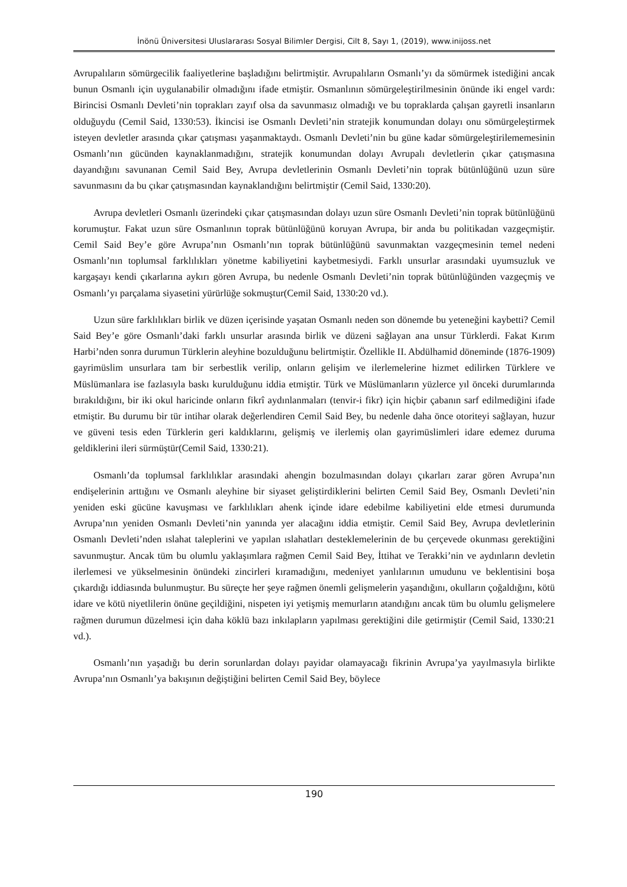İnönü Üniversitesi Uluslararası Sosyal Bilimler Dergisi, Cilt 8, Sayı 1, (2019), www.inijoss.net
Avrupalıların sömürgecilik faaliyetlerine başladığını belirtmiştir. Avrupalıların Osmanlı’yı da sömürmek istediğini ancak bunun Osmanlı için uygulanabilir olmadığını ifade etmiştir. Osmanlının sömürgeleştirilmesinin önünde iki engel vardı: Birincisi Osmanlı Devleti’nin toprakları zayıf olsa da savunmasız olmadığı ve bu topraklarda çalışan gayretli insanların olduğuydu (Cemil Said, 1330:53). İkincisi ise Osmanlı Devleti’nin stratejik konumundan dolayı onu sömürgeleştirmek isteyen devletler arasında çıkar çatışması yaşanmaktaydı. Osmanlı Devleti’nin bu güne kadar sömürgeleştirilememesinin Osmanlı’nın gücünden kaynaklanmadığını, stratejik konumundan dolayı Avrupalı devletlerin çıkar çatışmasına dayandığını savunanan Cemil Said Bey, Avrupa devletlerinin Osmanlı Devleti’nin toprak bütünlüğünü uzun süre savunmasını da bu çıkar çatışmasından kaynaklandığını belirtmiştir (Cemil Said, 1330:20).
Avrupa devletleri Osmanlı üzerindeki çıkar çatışmasından dolayı uzun süre Osmanlı Devleti’nin toprak bütünlüğünü korumuştur. Fakat uzun süre Osmanlının toprak bütünlüğünü koruyan Avrupa, bir anda bu politikadan vazgeçmiştir. Cemil Said Bey’e göre Avrupa’nın Osmanlı’nın toprak bütünlüğünü savunmaktan vazgeçmesinin temel nedeni Osmanlı’nın toplumsal farklılıkları yönetme kabiliyetini kaybetmesiydi. Farklı unsurlar arasındaki uyumsuzluk ve kargaşayı kendi çıkarlarına aykırı gören Avrupa, bu nedenle Osmanlı Devleti’nin toprak bütünlüğünden vazgeçmiş ve Osmanlı’yı parçalama siyasetini yürürlüğe sokmuştur(Cemil Said, 1330:20 vd.).
Uzun süre farklılıkları birlik ve düzen içerisinde yaşatan Osmanlı neden son dönemde bu yeteneğini kaybetti? Cemil Said Bey’e göre Osmanlı’daki farklı unsurlar arasında birlik ve düzeni sağlayan ana unsur Türklerdi. Fakat Kırım Harbi’nden sonra durumun Türklerin aleyhine bozulduğunu belirtmiştir. Özellikle II. Abdülhamid döneminde (1876-1909) gayrimüslim unsurlara tam bir serbestlik verilip, onların gelişim ve ilerlemelerine hizmet edilirken Türklere ve Müslümanlara ise fazlasıyla baskı kurulduğunu iddia etmiştir. Türk ve Müslümanların yüzlerce yıl önceki durumlarında bırakıldığını, bir iki okul haricinde onların fikrî aydınlanmaları (tenvir-i fikr) için hiçbir çabanın sarf edilmediğini ifade etmiştir. Bu durumu bir tür intihar olarak değerlendiren Cemil Said Bey, bu nedenle daha önce otoriteyi sağlayan, huzur ve güveni tesis eden Türklerin geri kaldıklarını, gelişmiş ve ilerlemiş olan gayrimüslimleri idare edemez duruma geldiklerini ileri sürmüştür(Cemil Said, 1330:21).
Osmanlı’da toplumsal farklılıklar arasındaki ahengin bozulmasından dolayı çıkarları zarar gören Avrupa’nın endişelerinin arttığını ve Osmanlı aleyhine bir siyaset geliştirdiklerini belirten Cemil Said Bey, Osmanlı Devleti’nin yeniden eski gücüne kavuşması ve farklılıkları ahenk içinde idare edebilme kabiliyetini elde etmesi durumunda Avrupa’nın yeniden Osmanlı Devleti’nin yanında yer alacağını iddia etmiştir. Cemil Said Bey, Avrupa devletlerinin Osmanlı Devleti’nden ıslahat taleplerini ve yapılan ıslahatları desteklemelerinin de bu çerçevede okunması gerektiğini savunmuştur. Ancak tüm bu olumlu yaklaşımlara rağmen Cemil Said Bey, İttihat ve Terakki’nin ve aydınların devletin ilerlemesi ve yükselmesinin önündeki zincirleri kıramadığını, medeniyet yanlılarının umudunu ve beklentisini boşa çıkardığı iddiasında bulunmuştur. Bu süreçte her şeye rağmen önemli gelişmelerin yaşandığını, okulların çoğaldığını, kötü idare ve kötü niyetlilerin önüne geçildiğini, nispeten iyi yetişmiş memurların atandığını ancak tüm bu olumlu gelişmelere rağmen durumun düzelmesi için daha köklü bazı inkılapların yapılması gerektiğini dile getirmiştir (Cemil Said, 1330:21 vd.).
Osmanlı’nın yaşadığı bu derin sorunlardan dolayı payidar olamayacağı fikrinin Avrupa’ya yayılmasıyla birlikte Avrupa’nın Osmanlı’ya bakışının değiştiğini belirten Cemil Said Bey, böylece
190